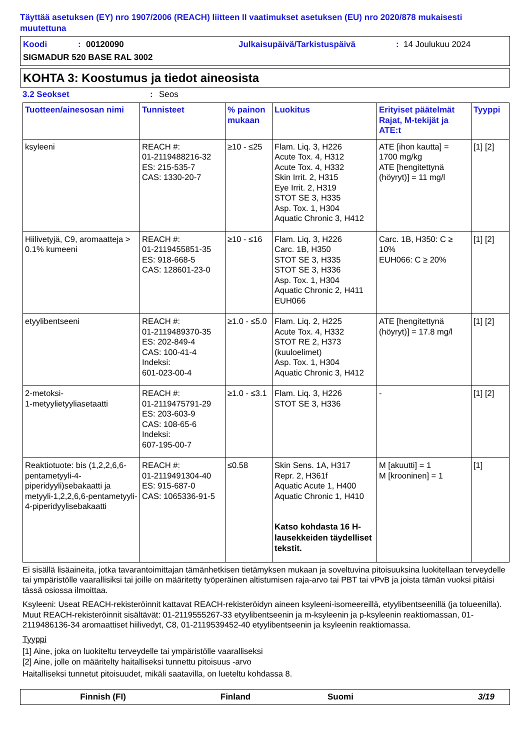Täyttää asetuksen (EY) nro 1907/2006 (REACH) liitteen II vaatimukset asetuksen (EU) nro 2020/878 mukaisesti muutettuna
Koodi: 00120090 Julkaisupäivä/Tarkistuspäivä: 14 Joulukuu 2024
SIGMADUR 520 BASE RAL 3002
KOHTA 3: Koostumus ja tiedot aineosista
3.2 Seokset: Seos
| Tuotteen/ainesosan nimi | Tunnisteet | % painon mukaan | Luokitus | Erityiset päätelmät Rajat, M-tekijät ja ATE:t | Tyyppi |
| --- | --- | --- | --- | --- | --- |
| ksyleeni | REACH #: 01-2119488216-32 ES: 215-535-7 CAS: 1330-20-7 | ≥10 - ≤25 | Flam. Liq. 3, H226 Acute Tox. 4, H312 Acute Tox. 4, H332 Skin Irrit. 2, H315 Eye Irrit. 2, H319 STOT SE 3, H335 Asp. Tox. 1, H304 Aquatic Chronic 3, H412 | ATE [ihon kautta] = 1700 mg/kg ATE [hengitettynä (höyryt)] = 11 mg/l | [1] [2] |
| Hiilivetyjä, C9, aromaatteja > 0.1% kumeeni | REACH #: 01-2119455851-35 ES: 918-668-5 CAS: 128601-23-0 | ≥10 - ≤16 | Flam. Liq. 3, H226 Carc. 1B, H350 STOT SE 3, H335 STOT SE 3, H336 Asp. Tox. 1, H304 Aquatic Chronic 2, H411 EUH066 | Carc. 1B, H350: C ≥ 10% EUH066: C ≥ 20% | [1] [2] |
| etyylibentseeni | REACH #: 01-2119489370-35 ES: 202-849-4 CAS: 100-41-4 Indeksi: 601-023-00-4 | ≥1.0 - ≤5.0 | Flam. Liq. 2, H225 Acute Tox. 4, H332 STOT RE 2, H373 (kuuloelimet) Asp. Tox. 1, H304 Aquatic Chronic 3, H412 | ATE [hengitettynä (höyryt)] = 17.8 mg/l | [1] [2] |
| 2-metoksi- 1-metyylietyyliasetaatti | REACH #: 01-2119475791-29 ES: 203-603-9 CAS: 108-65-6 Indeksi: 607-195-00-7 | ≥1.0 - ≤3.1 | Flam. Liq. 3, H226 STOT SE 3, H336 | - | [1] [2] |
| Reaktiotuote: bis (1,2,2,6,6-pentametyyli-4-piperidyyli)sebakaatti ja metyyli-1,2,2,6,6-pentametyyli-4-piperidyylisebakaatti | REACH #: 01-2119491304-40 ES: 915-687-0 CAS: 1065336-91-5 | ≤0.58 | Skin Sens. 1A, H317 Repr. 2, H361f Aquatic Acute 1, H400 Aquatic Chronic 1, H410 Katso kohdasta 16 H-lausekkeiden täydelliset tekstit. | M [akuutti] = 1 M [krooninen] = 1 | [1] |
Ei sisällä lisäaineita, jotka tavarantoimittajan tämänhetkisen tietämyksen mukaan ja soveltuvina pitoisuuksina luokitellaan terveydelle tai ympäristölle vaarallisiksi tai joille on määritetty työperäinen altistumisen raja-arvo tai PBT tai vPvB ja joista tämän vuoksi pitäisi tässä osiossa ilmoittaa.
Ksyleeni: Useat REACH-rekisteröinnit kattavat REACH-rekisteröidyn aineen ksyleeni-isomeereillä, etyylibentseenillä (ja tolueenilla). Muut REACH-rekisteröinnit sisältävät: 01-2119555267-33 etyylibentseenin ja m-ksyleenin ja p-ksyleenin reaktiomassan, 01-2119486136-34 aromaattiset hiilivedyt, C8, 01-2119539452-40 etyylibentseenin ja ksyleenin reaktiomassa.
Tyyppi
[1] Aine, joka on luokiteltu terveydelle tai ympäristölle vaaralliseksi
[2] Aine, jolle on määritelty haitalliseksi tunnettu pitoisuus -arvo
Haitalliseksi tunnetut pitoisuudet, mikäli saatavilla, on lueteltu kohdassa 8.
Finnish (FI) Finland Suomi 3/19